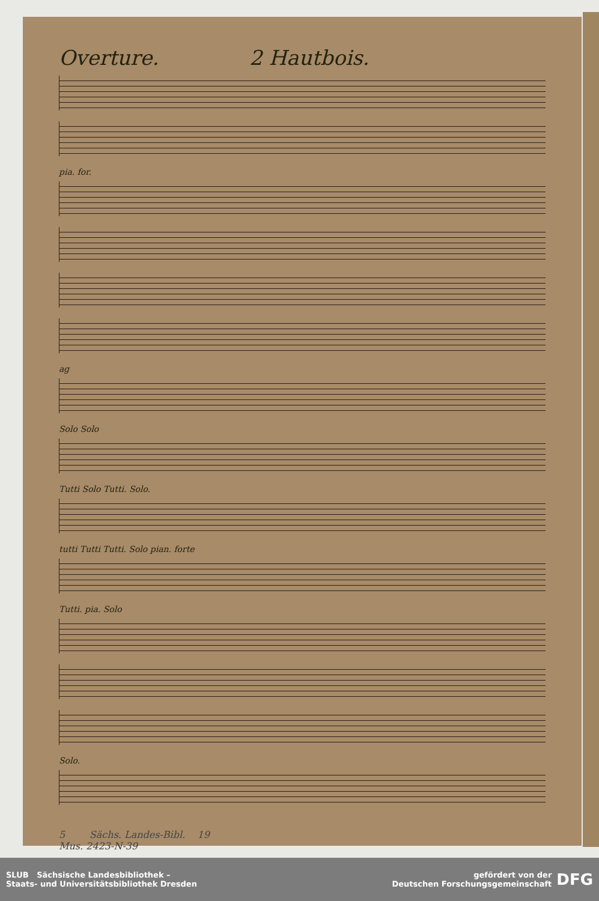Overture. 2 Hautbois.
pia. for.
ag
Solo Solo
Tutti Solo Tutti. Solo.
tutti Tutti Tutti. Solo pian. forte
Tutti. pia. Solo
Solo.
5 Sächs. Landes-Bibl. 19
Mus. 2423-N-39
SLUB Sächsische Landesbibliothek –
Staats- und Universitätsbibliothek Dresden
gefördert von der
Deutschen Forschungsgemeinschaft
DFG